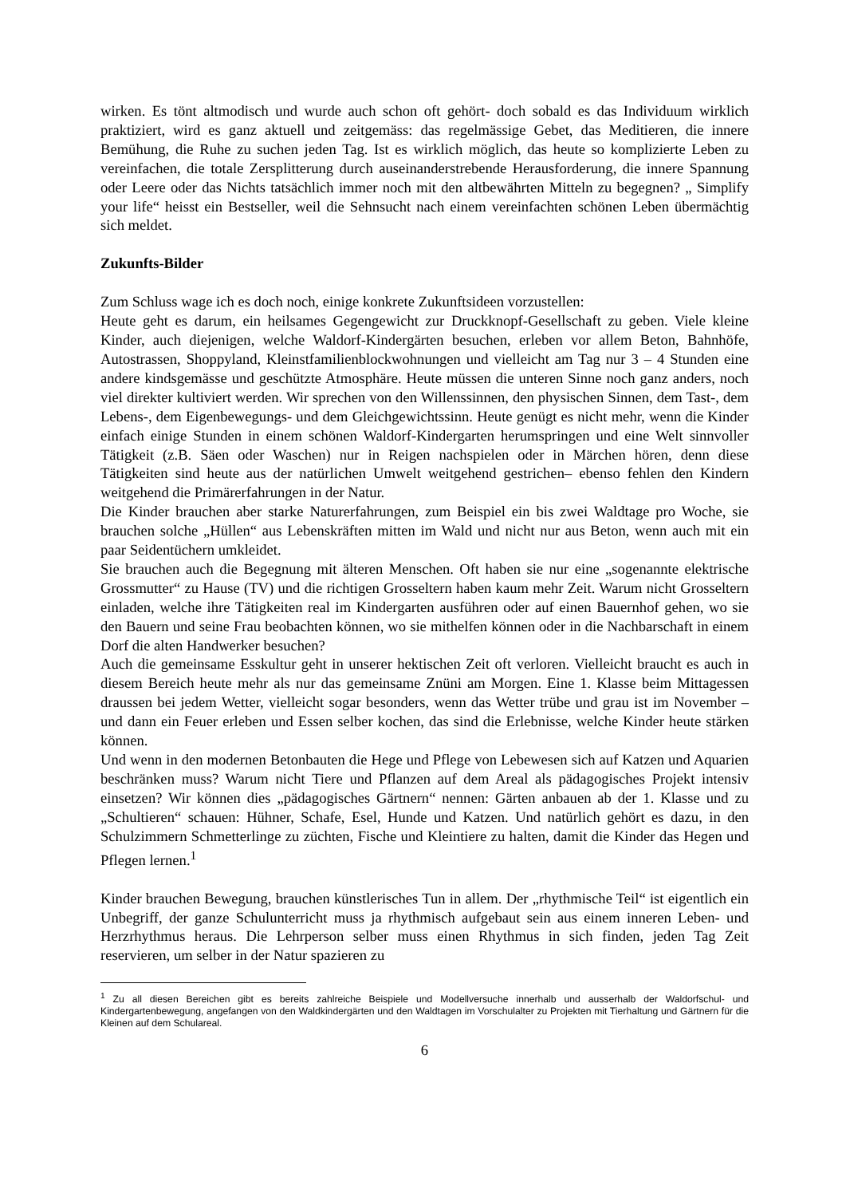wirken. Es tönt altmodisch und wurde auch schon oft gehört- doch sobald es das Individuum wirklich praktiziert, wird es ganz aktuell und zeitgemäss: das regelmässige Gebet, das Meditieren, die innere Bemühung, die Ruhe zu suchen jeden Tag. Ist es wirklich möglich, das heute so komplizierte Leben zu vereinfachen, die totale Zersplitterung durch auseinanderstrebende Herausforderung, die innere Spannung oder Leere oder das Nichts tatsächlich immer noch mit den altbewährten Mitteln zu begegnen? „ Simplify your life“ heisst ein Bestseller, weil die Sehnsucht nach einem vereinfachten schönen Leben übermächtig sich meldet.
Zukunfts-Bilder
Zum Schluss wage ich es doch noch, einige konkrete Zukunftsideen vorzustellen:
Heute geht es darum, ein heilsames Gegengewicht zur Druckknopf-Gesellschaft zu geben. Viele kleine Kinder, auch diejenigen, welche Waldorf-Kindergärten besuchen, erleben vor allem Beton, Bahnhöfe, Autostrassen, Shoppyland, Kleinstfamilienblockwohnungen und vielleicht am Tag nur 3 – 4 Stunden eine andere kindsgemässe und geschützte Atmosphäre. Heute müssen die unteren Sinne noch ganz anders, noch viel direkter kultiviert werden. Wir sprechen von den Willenssinnen, den physischen Sinnen, dem Tast-, dem Lebens-, dem Eigenbewegungs- und dem Gleichgewichtssinn. Heute genügt es nicht mehr, wenn die Kinder einfach einige Stunden in einem schönen Waldorf-Kindergarten herumspringen und eine Welt sinnvoller Tätigkeit (z.B. Säen oder Waschen) nur in Reigen nachspielen oder in Märchen hören, denn diese Tätigkeiten sind heute aus der natürlichen Umwelt weitgehend gestrichen– ebenso fehlen den Kindern weitgehend die Primärerfahrungen in der Natur.
Die Kinder brauchen aber starke Naturerfahrungen, zum Beispiel ein bis zwei Waldtage pro Woche, sie brauchen solche „Hüllen“ aus Lebenskräften mitten im Wald und nicht nur aus Beton, wenn auch mit ein paar Seidentüchern umkleidet.
Sie brauchen auch die Begegnung mit älteren Menschen. Oft haben sie nur eine „sogenannte elektrische Grossmutter“ zu Hause (TV) und die richtigen Grosseltern haben kaum mehr Zeit. Warum nicht Grosseltern einladen, welche ihre Tätigkeiten real im Kindergarten ausführen oder auf einen Bauernhof gehen, wo sie den Bauern und seine Frau beobachten können, wo sie mithelfen können oder in die Nachbarschaft in einem Dorf die alten Handwerker besuchen?
Auch die gemeinsame Esskultur geht in unserer hektischen Zeit oft verloren. Vielleicht braucht es auch in diesem Bereich heute mehr als nur das gemeinsame Znüni am Morgen. Eine 1. Klasse beim Mittagessen draussen bei jedem Wetter, vielleicht sogar besonders, wenn das Wetter trübe und grau ist im November – und dann ein Feuer erleben und Essen selber kochen, das sind die Erlebnisse, welche Kinder heute stärken können.
Und wenn in den modernen Betonbauten die Hege und Pflege von Lebewesen sich auf Katzen und Aquarien beschränken muss? Warum nicht Tiere und Pflanzen auf dem Areal als pädagogisches Projekt intensiv einsetzen? Wir können dies „pädagogisches Gärtnern“ nennen: Gärten anbauen ab der 1. Klasse und zu „Schultieren“ schauen: Hühner, Schafe, Esel, Hunde und Katzen. Und natürlich gehört es dazu, in den Schulzimmern Schmetterlinge zu züchten, Fische und Kleintiere zu halten, damit die Kinder das Hegen und Pflegen lernen.<sup>1</sup>
Kinder brauchen Bewegung, brauchen künstlerisches Tun in allem. Der „rhythmische Teil“ ist eigentlich ein Unbegriff, der ganze Schulunterricht muss ja rhythmisch aufgebaut sein aus einem inneren Leben- und Herzrhythmus heraus. Die Lehrperson selber muss einen Rhythmus in sich finden, jeden Tag Zeit reservieren, um selber in der Natur spazieren zu
<sup>1</sup> Zu all diesen Bereichen gibt es bereits zahlreiche Beispiele und Modellversuche innerhalb und ausserhalb der Waldorfschul- und Kindergartenbewegung, angefangen von den Waldkindergärten und den Waldtagen im Vorschulalter zu Projekten mit Tierhaltung und Gärtnern für die Kleinen auf dem Schulareal.
6